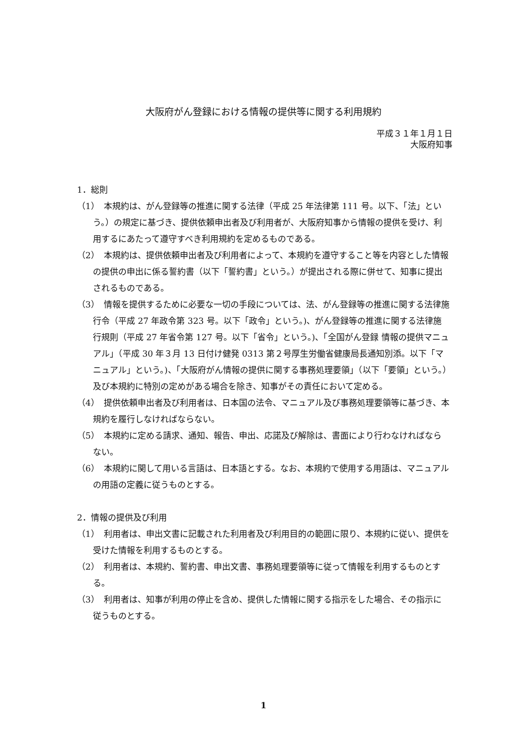大阪府がん登録における情報の提供等に関する利用規約
平成３１年１月１日
大阪府知事
1．総則
（1）　本規約は、がん登録等の推進に関する法律（平成 25 年法律第 111 号。以下、「法」という。）の規定に基づき、提供依頼申出者及び利用者が、大阪府知事から情報の提供を受け、利用するにあたって遵守すべき利用規約を定めるものである。
（2）　本規約は、提供依頼申出者及び利用者によって、本規約を遵守すること等を内容とした情報の提供の申出に係る誓約書（以下「誓約書」という。）が提出される際に併せて、知事に提出されるものである。
（3）　情報を提供するために必要な一切の手段については、法、がん登録等の推進に関する法律施行令（平成 27 年政令第 323 号。以下「政令」という。)、がん登録等の推進に関する法律施行規則（平成 27 年省令第 127 号。以下「省令」という。)、「全国がん登録 情報の提供マニュアル」（平成 30 年３月 13 日付け健発 0313 第２号厚生労働省健康局長通知別添。以下「マニュアル」という。)、「大阪府がん情報の提供に関する事務処理要領」（以下「要領」という。）及び本規約に特別の定めがある場合を除き、知事がその責任において定める。
（4）　提供依頼申出者及び利用者は、日本国の法令、マニュアル及び事務処理要領等に基づき、本規約を履行しなければならない。
（5）　本規約に定める請求、通知、報告、申出、応諾及び解除は、書面により行わなければならない。
（6）　本規約に関して用いる言語は、日本語とする。なお、本規約で使用する用語は、マニュアルの用語の定義に従うものとする。
2．情報の提供及び利用
（1）　利用者は、申出文書に記載された利用者及び利用目的の範囲に限り、本規約に従い、提供を受けた情報を利用するものとする。
（2）　利用者は、本規約、誓約書、申出文書、事務処理要領等に従って情報を利用するものとする。
（3）　利用者は、知事が利用の停止を含め、提供した情報に関する指示をした場合、その指示に従うものとする。
1